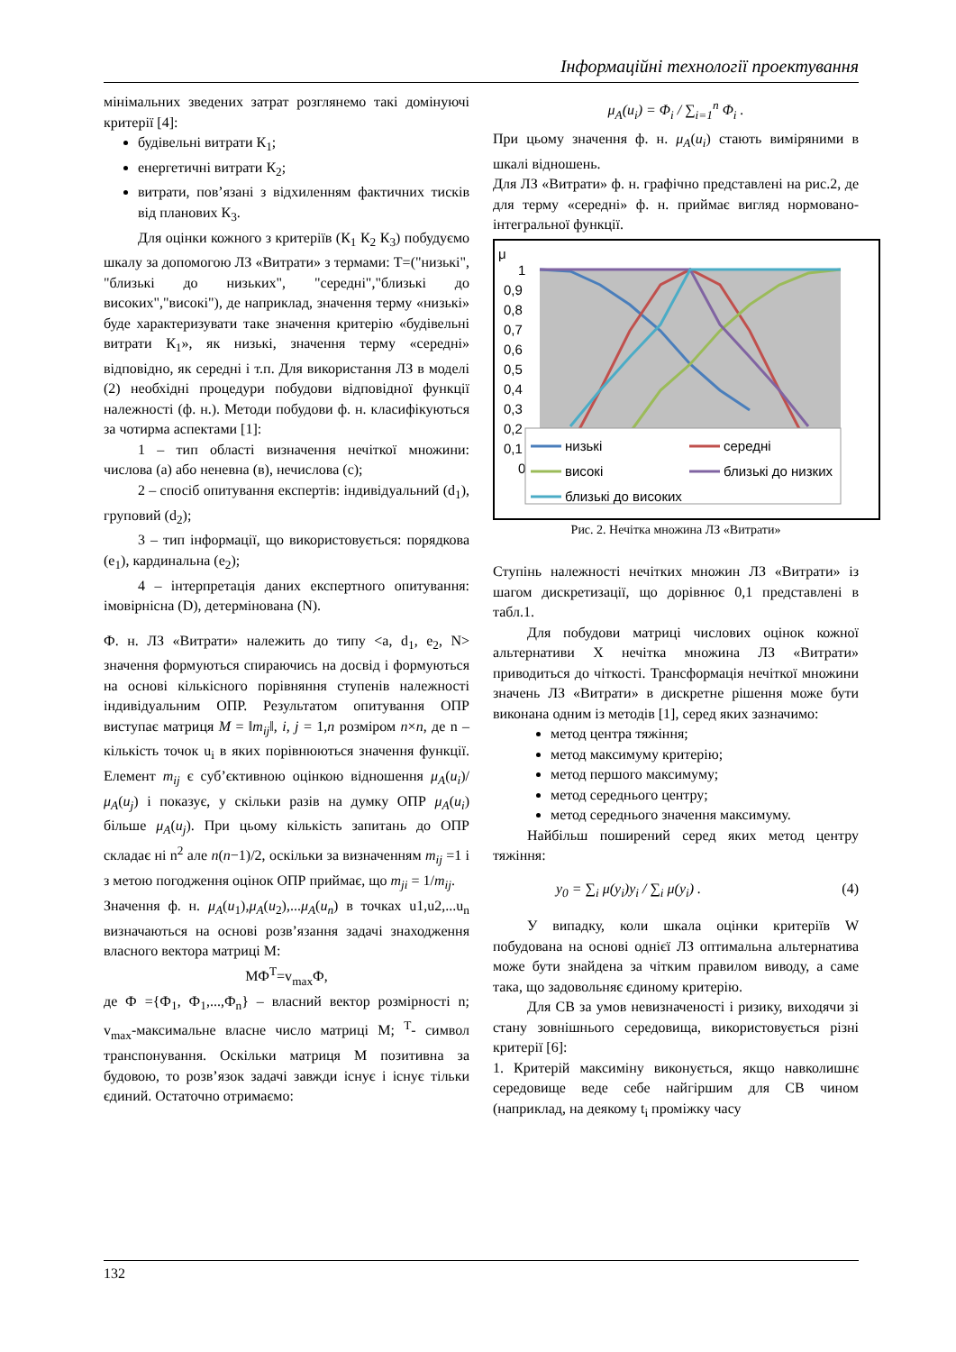Інформаційні технології проектування
мінімальних зведених затрат розглянемо такі домінуючі критерії [4]:
будівельні витрати К<sub>1</sub>;
енергетичні витрати К<sub>2</sub>;
витрати, пов’язані з відхиленням фактичних тисків від планових К<sub>3</sub>.
Для оцінки кожного з критеріїв (К<sub>1</sub> К<sub>2</sub> К<sub>3</sub>) побудуємо шкалу за допомогою ЛЗ «Витрати» з термами: T=("низькі", "близькі до низьких", "середні","близькі до високих","високі"), де наприклад, значення терму «низькі» буде характеризувати таке значення критерію «будівельні витрати К<sub>1</sub>», як низькі, значення терму «середні» відповідно, як середні і т.п. Для використання ЛЗ в моделі (2) необхідні процедури побудови відповідної функції належності (ф. н.). Методи побудови ф. н. класифікуються за чотирма аспектами [1]:
1 – тип області визначення нечіткої множини: числова (a) або неневна (в), нечислова (с);
2 – спосіб опитування експертів: індивідуальний (d<sub>1</sub>), груповий (d<sub>2</sub>);
3 – тип інформації, що використовується: порядкова (e<sub>1</sub>), кардинальна (e<sub>2</sub>);
4 – інтерпретація даних експертного опитування: імовірнісна (D), детермінована (N).
Ф. н. ЛЗ «Витрати» належить до типу <a, d<sub>1</sub>, e<sub>2</sub>, N> значення формуються спираючись на досвід і формуються на основі кількісного порівняння ступенів належності індивідуальним ОПР. Результатом опитування ОПР виступає матриця M = ‖m<sub>ij</sub>‖, i, j = 1,n розміром n×n, де n – кількість точок u<sub>i</sub> в яких порівнюються значення функції. Елемент m<sub>ij</sub> є суб’єктивною оцінкою відношення μ<sub>A</sub>(u<sub>i</sub>)/μ<sub>A</sub>(u<sub>j</sub>) і показує, у скільки разів на думку ОПР μ<sub>A</sub>(u<sub>i</sub>) більше μ<sub>A</sub>(u<sub>j</sub>). При цьому кількість запитань до ОПР складає ні n<sup>2</sup> але n(n−1)/2, оскільки за визначенням m<sub>ij</sub> =1 і з метою погодження оцінок ОПР приймає, що m<sub>ji</sub> = 1/m<sub>ij</sub>.
Значення ф. н. μ<sub>A</sub>(u<sub>1</sub>),μ<sub>A</sub>(u<sub>2</sub>),...μ<sub>A</sub>(u<sub>n</sub>) в точках u1,u2,...u<sub>n</sub> визначаються на основі розв’язання задачі знаходження власного вектора матриці М:
МФ<sup>T</sup>=v<sub>max</sub>Ф,
де Ф ={Ф<sub>1</sub>, Ф<sub>1</sub>,...,Ф<sub>n</sub>} – власний вектор розмірності n; v<sub>max</sub>-максимальне власне число матриці М; <sup>T</sup>- символ транспонування. Оскільки матриця М позитивна за будовою, то розв’язок задачі завжди існує і існує тільки єдиний. Остаточно отримаємо:
μ<sub>A</sub>(u<sub>i</sub>) = Φ<sub>i</sub> / ∑<sub>i=1</sub><sup>n</sup> Φ<sub>i</sub> .
При цьому значення ф. н. μ<sub>A</sub>(u<sub>i</sub>) стають виміряними в шкалі відношень.
Для ЛЗ «Витрати» ф. н. графічно представлені на рис.2, де для терму «середні» ф. н. приймає вигляд нормовано-інтегральної функції.
μ
1
0,9
0,8
0,7
0,6
0,5
0,4
0,3
0,2
0,1
0
низькі
середні
високі
близькі до низких
близькі до високих
Рис. 2. Нечітка множина ЛЗ «Витрати»
Ступінь належності нечітких множин ЛЗ «Витрати» із шагом дискретизації, що дорівнює 0,1 представлені в табл.1.
Для побудови матриці числових оцінок кожної альтернативи X нечітка множина ЛЗ «Витрати» приводиться до чіткості. Трансформація нечіткої множини значень ЛЗ «Витрати» в дискретне рішення може бути виконана одним із методів [1], серед яких зазначимо:
метод центра тяжіння;
метод максимуму критерію;
метод першого максимуму;
метод середнього центру;
метод середнього значення максимуму.
Найбільш поширений серед яких метод центру тяжіння:
y<sub>0</sub> = ∑<sub>i</sub> μ(y<sub>i</sub>)y<sub>i</sub> / ∑<sub>i</sub> μ(y<sub>i</sub>) . (4)
У випадку, коли шкала оцінки критеріїв W побудована на основі однієї ЛЗ оптимальна альтернатива може бути знайдена за чітким правилом виводу, а саме така, що задовольняє єдиному критерію.
Для СВ за умов невизначеності і ризику, виходячи зі стану зовнішнього середовища, використовується різні критерії [6]:
1. Критерій максиміну виконується, якщо навколишнє середовище веде себе найгіршим для СВ чином (наприклад, на деякому t<sub>i</sub> проміжку часу
132